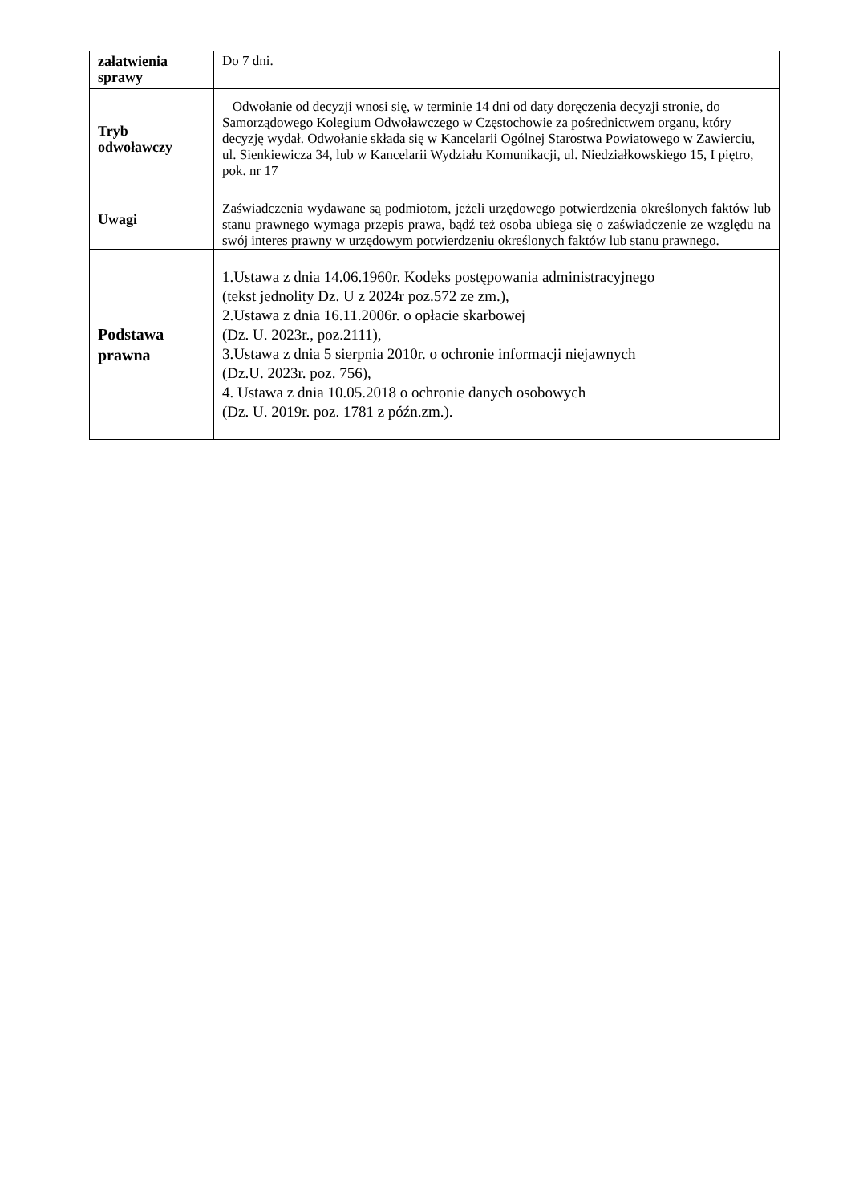| załatwienia sprawy | Do 7 dni. |
| Tryb odwoławczy | Odwołanie od decyzji wnosi się, w terminie 14 dni od daty doręczenia decyzji stronie, do Samorządowego Kolegium Odwoławczego w Częstochowie za pośrednictwem organu, który decyzję wydał. Odwołanie składa się w Kancelarii Ogólnej Starostwa Powiatowego w Zawierciu, ul. Sienkiewicza 34, lub w Kancelarii Wydziału Komunikacji, ul. Niedziałkowskiego 15, I piętro, pok. nr 17 |
| Uwagi | Zaświadczenia wydawane są podmiotom, jeżeli urzędowego potwierdzenia określonych faktów lub stanu prawnego wymaga przepis prawa, bądź też osoba ubiega się o zaświadczenie ze względu na swój interes prawny w urzędowym potwierdzeniu określonych faktów lub stanu prawnego. |
| Podstawa prawna | 1.Ustawa z dnia 14.06.1960r. Kodeks postępowania administracyjnego (tekst jednolity Dz. U z 2024r poz.572 ze zm.), 2.Ustawa z dnia 16.11.2006r. o opłacie skarbowej (Dz. U. 2023r., poz.2111), 3.Ustawa z dnia 5 sierpnia 2010r. o ochronie informacji niejawnych (Dz.U. 2023r. poz. 756), 4. Ustawa z dnia 10.05.2018 o ochronie danych osobowych (Dz. U. 2019r. poz. 1781 z późn.zm.). |